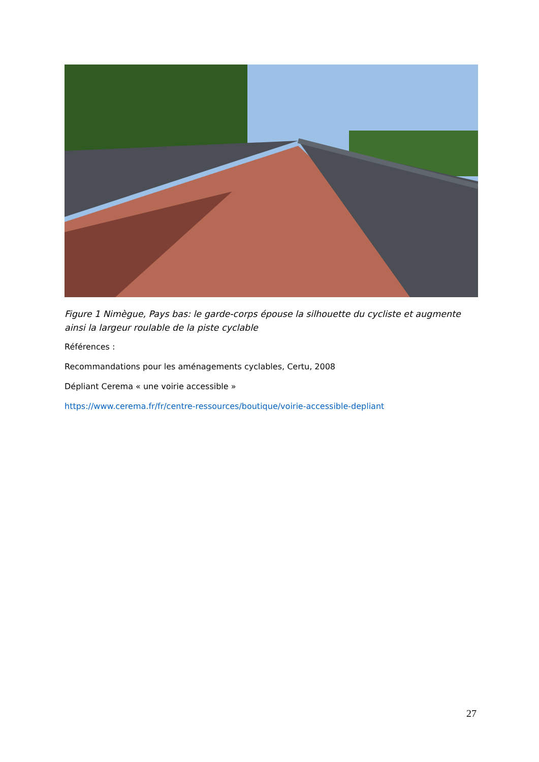Figure 1 Nimègue, Pays bas: le garde-corps épouse la silhouette du cycliste et augmente ainsi la largeur roulable de la piste cyclable
Références :
Recommandations pour les aménagements cyclables, Certu, 2008
Dépliant Cerema « une voirie accessible »
https://www.cerema.fr/fr/centre-ressources/boutique/voirie-accessible-depliant
27